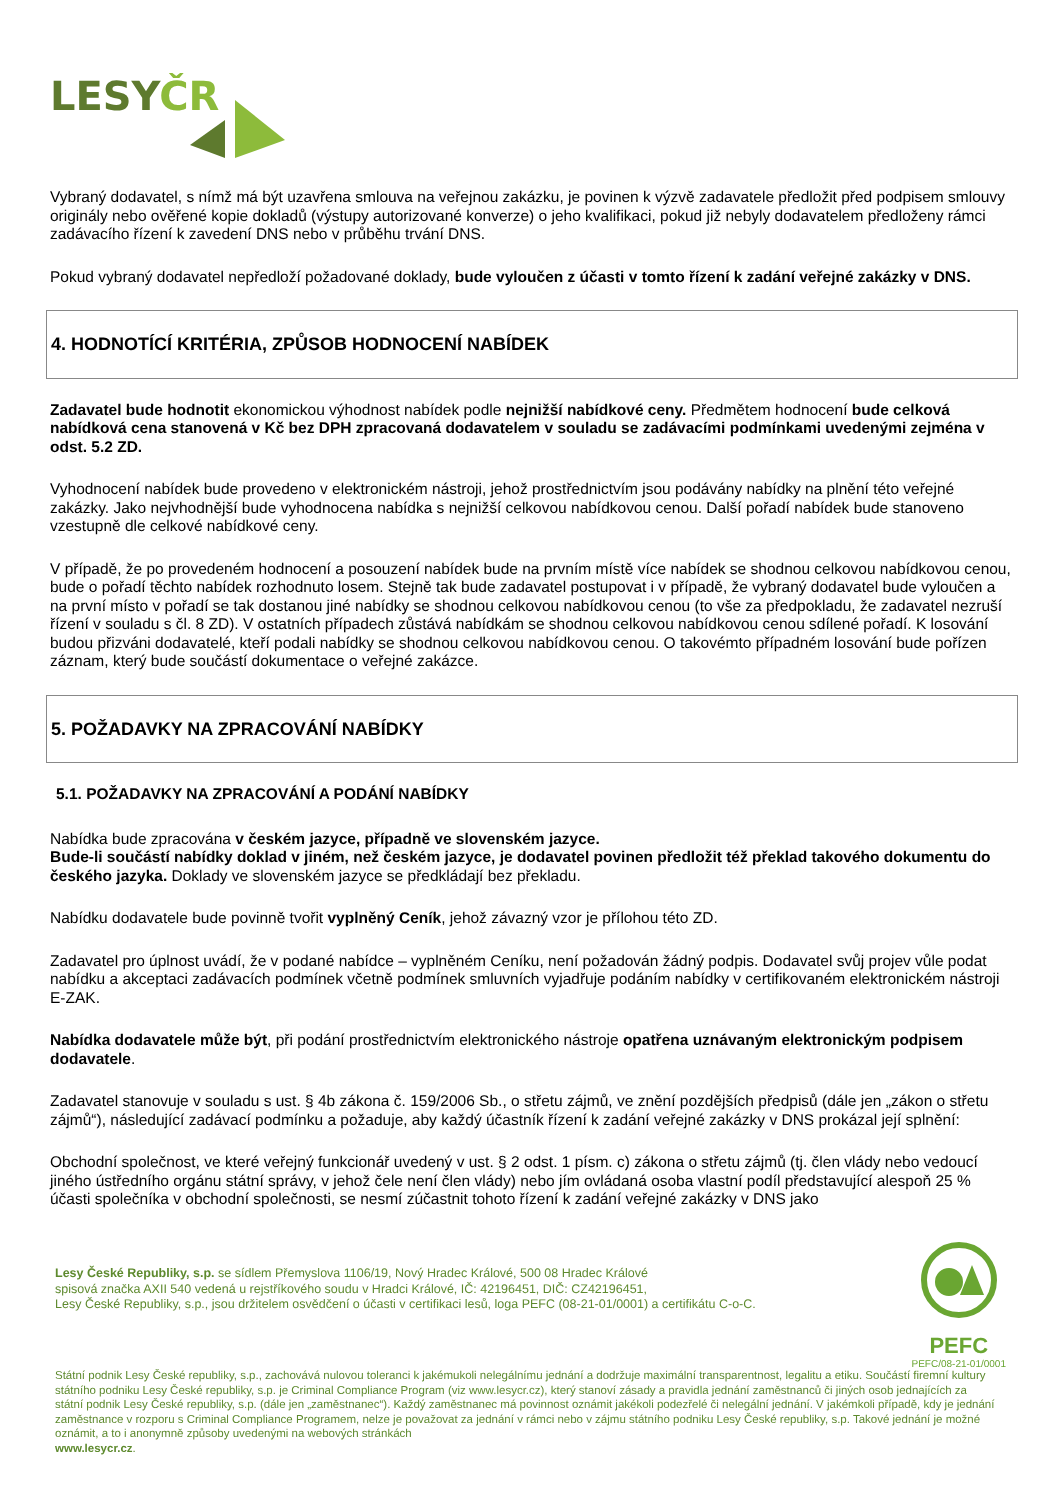LESYČR
Vybraný dodavatel, s nímž má být uzavřena smlouva na veřejnou zakázku, je povinen k výzvě zadavatele předložit před podpisem smlouvy originály nebo ověřené kopie dokladů (výstupy autorizované konverze) o jeho kvalifikaci, pokud již nebyly dodavatelem předloženy rámci zadávacího řízení k zavedení DNS nebo v průběhu trvání DNS.
Pokud vybraný dodavatel nepředloží požadované doklady, bude vyloučen z účasti v tomto řízení k zadání veřejné zakázky v DNS.
4. HODNOTÍCÍ KRITÉRIA, ZPŮSOB HODNOCENÍ NABÍDEK
Zadavatel bude hodnotit ekonomickou výhodnost nabídek podle nejnižší nabídkové ceny. Předmětem hodnocení bude celková nabídková cena stanovená v Kč bez DPH zpracovaná dodavatelem v souladu se zadávacími podmínkami uvedenými zejména v odst. 5.2 ZD.
Vyhodnocení nabídek bude provedeno v elektronickém nástroji, jehož prostřednictvím jsou podávány nabídky na plnění této veřejné zakázky. Jako nejvhodnější bude vyhodnocena nabídka s nejnižší celkovou nabídkovou cenou. Další pořadí nabídek bude stanoveno vzestupně dle celkové nabídkové ceny.
V případě, že po provedeném hodnocení a posouzení nabídek bude na prvním místě více nabídek se shodnou celkovou nabídkovou cenou, bude o pořadí těchto nabídek rozhodnuto losem. Stejně tak bude zadavatel postupovat i v případě, že vybraný dodavatel bude vyloučen a na první místo v pořadí se tak dostanou jiné nabídky se shodnou celkovou nabídkovou cenou (to vše za předpokladu, že zadavatel nezruší řízení v souladu s čl. 8 ZD). V ostatních případech zůstává nabídkám se shodnou celkovou nabídkovou cenou sdílené pořadí. K losování budou přizváni dodavatelé, kteří podali nabídky se shodnou celkovou nabídkovou cenou. O takovémto případném losování bude pořízen záznam, který bude součástí dokumentace o veřejné zakázce.
5. POŽADAVKY NA ZPRACOVÁNÍ NABÍDKY
5.1. POŽADAVKY NA ZPRACOVÁNÍ A PODÁNÍ NABÍDKY
Nabídka bude zpracována v českém jazyce, případně ve slovenském jazyce.
Bude-li součástí nabídky doklad v jiném, než českém jazyce, je dodavatel povinen předložit též překlad takového dokumentu do českého jazyka. Doklady ve slovenském jazyce se předkládají bez překladu.
Nabídku dodavatele bude povinně tvořit vyplněný Ceník, jehož závazný vzor je přílohou této ZD.
Zadavatel pro úplnost uvádí, že v podané nabídce – vyplněném Ceníku, není požadován žádný podpis. Dodavatel svůj projev vůle podat nabídku a akceptaci zadávacích podmínek včetně podmínek smluvních vyjadřuje podáním nabídky v certifikovaném elektronickém nástroji E-ZAK.
Nabídka dodavatele může být, při podání prostřednictvím elektronického nástroje opatřena uznávaným elektronickým podpisem dodavatele.
Zadavatel stanovuje v souladu s ust. § 4b zákona č. 159/2006 Sb., o střetu zájmů, ve znění pozdějších předpisů (dále jen „zákon o střetu zájmů“), následující zadávací podmínku a požaduje, aby každý účastník řízení k zadání veřejné zakázky v DNS prokázal její splnění:
Obchodní společnost, ve které veřejný funkcionář uvedený v ust. § 2 odst. 1 písm. c) zákona o střetu zájmů (tj. člen vlády nebo vedoucí jiného ústředního orgánu státní správy, v jehož čele není člen vlády) nebo jím ovládaná osoba vlastní podíl představující alespoň 25 % účasti společníka v obchodní společnosti, se nesmí zúčastnit tohoto řízení k zadání veřejné zakázky v DNS jako
Lesy České Republiky, s.p. se sídlem Přemyslova 1106/19, Nový Hradec Králové, 500 08 Hradec Králové
spisová značka AXII 540 vedená u rejstříkového soudu v Hradci Králové, IČ: 42196451, DIČ: CZ42196451,
Lesy České Republiky, s.p., jsou držitelem osvědčení o účasti v certifikaci lesů, loga PEFC (08-21-01/0001) a certifikátu C-o-C.
PEFC
PEFC/08-21-01/0001
Státní podnik Lesy České republiky, s.p., zachovává nulovou toleranci k jakémukoli nelegálnímu jednání a dodržuje maximální transparentnost, legalitu a etiku. Součástí firemní kultury státního podniku Lesy České republiky, s.p. je Criminal Compliance Program (viz www.lesycr.cz), který stanoví zásady a pravidla jednání zaměstnanců či jiných osob jednajících za státní podnik Lesy České republiky, s.p. (dále jen „zaměstnanec“). Každý zaměstnanec má povinnost oznámit jakékoli podezřelé či nelegální jednání. V jakémkoli případě, kdy je jednání zaměstnance v rozporu s Criminal Compliance Programem, nelze je považovat za jednání v rámci nebo v zájmu státního podniku Lesy České republiky, s.p. Takové jednání je možné oznámit, a to i anonymně způsoby uvedenými na webových stránkách
www.lesycr.cz.